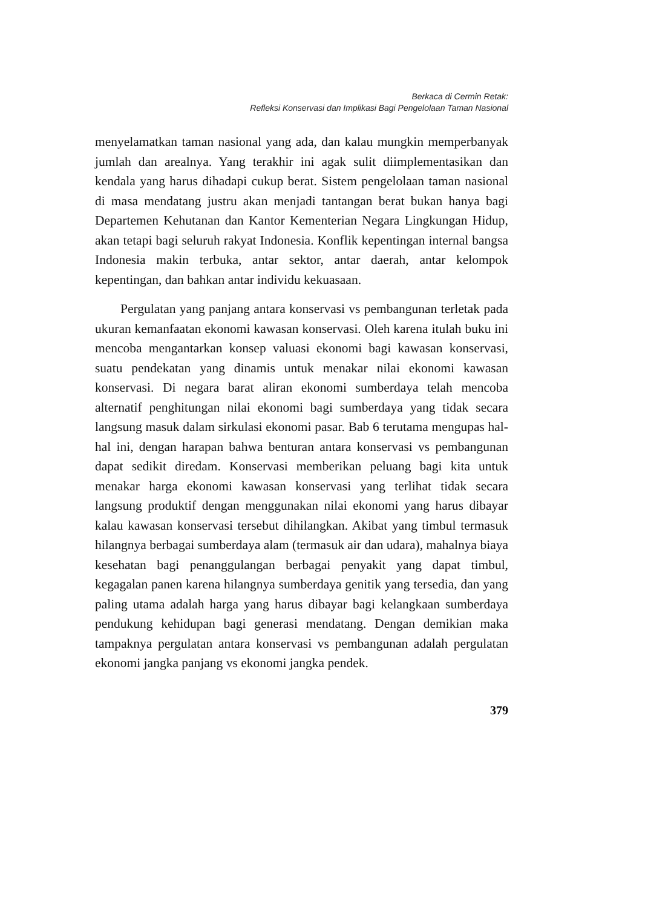Berkaca di Cermin Retak:
Refleksi Konservasi dan Implikasi Bagi Pengelolaan Taman Nasional
menyelamatkan taman nasional yang ada, dan kalau mungkin memperbanyak jumlah dan arealnya. Yang terakhir ini agak sulit diimplementasikan dan kendala yang harus dihadapi cukup berat. Sistem pengelolaan taman nasional di masa mendatang justru akan menjadi tantangan berat bukan hanya bagi Departemen Kehutanan dan Kantor Kementerian Negara Lingkungan Hidup, akan tetapi bagi seluruh rakyat Indonesia. Konflik kepentingan internal bangsa Indonesia makin terbuka, antar sektor, antar daerah, antar kelompok kepentingan, dan bahkan antar individu kekuasaan.
Pergulatan yang panjang antara konservasi vs pembangunan terletak pada ukuran kemanfaatan ekonomi kawasan konservasi. Oleh karena itulah buku ini mencoba mengantarkan konsep valuasi ekonomi bagi kawasan konservasi, suatu pendekatan yang dinamis untuk menakar nilai ekonomi kawasan konservasi. Di negara barat aliran ekonomi sumberdaya telah mencoba alternatif penghitungan nilai ekonomi bagi sumberdaya yang tidak secara langsung masuk dalam sirkulasi ekonomi pasar. Bab 6 terutama mengupas hal-hal ini, dengan harapan bahwa benturan antara konservasi vs pembangunan dapat sedikit diredam. Konservasi memberikan peluang bagi kita untuk menakar harga ekonomi kawasan konservasi yang terlihat tidak secara langsung produktif dengan menggunakan nilai ekonomi yang harus dibayar kalau kawasan konservasi tersebut dihilangkan. Akibat yang timbul termasuk hilangnya berbagai sumberdaya alam (termasuk air dan udara), mahalnya biaya kesehatan bagi penanggulangan berbagai penyakit yang dapat timbul, kegagalan panen karena hilangnya sumberdaya genitik yang tersedia, dan yang paling utama adalah harga yang harus dibayar bagi kelangkaan sumberdaya pendukung kehidupan bagi generasi mendatang. Dengan demikian maka tampaknya pergulatan antara konservasi vs pembangunan adalah pergulatan ekonomi jangka panjang vs ekonomi jangka pendek.
379